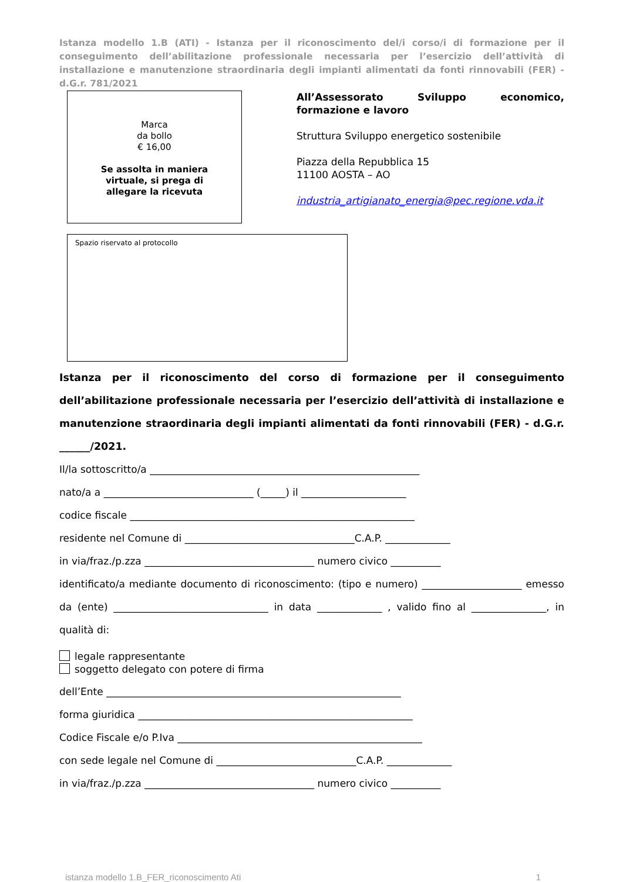Istanza modello 1.B (ATI) - Istanza per il riconoscimento del/i corso/i di formazione per il conseguimento dell’abilitazione professionale necessaria per l’esercizio dell’attività di installazione e manutenzione straordinaria degli impianti alimentati da fonti rinnovabili (FER) - d.G.r. 781/2021
Marca
da bollo
€ 16,00
Se assolta in maniera
virtuale, si prega di
allegare la ricevuta
All’Assessorato Sviluppo economico, formazione e lavoro
Struttura Sviluppo energetico sostenibile
Piazza della Repubblica 15
11100 AOSTA – AO
industria_artigianato_energia@pec.regione.vda.it
Spazio riservato al protocollo
Istanza per il riconoscimento del corso di formazione per il conseguimento dell’abilitazione professionale necessaria per l’esercizio dell’attività di installazione e manutenzione straordinaria degli impianti alimentati da fonti rinnovabili (FER) - d.G.r. ______/2021.
Il/la sottoscritto/a ______________________________________________________
nato/a a ______________________________ (_____) il _____________________
codice fiscale _________________________________________________________
residente nel Comune di __________________________________C.A.P. _____________
in via/fraz./p.zza __________________________________ numero civico __________
identificato/a mediante documento di riconoscimento: (tipo e numero) ____________________ emesso da (ente) _______________________________ in data _____________ , valido fino al _______________, in qualità di:
legale rappresentante
soggetto delegato con potere di firma
dell’Ente ___________________________________________________________
forma giuridica _______________________________________________________
Codice Fiscale e/o P.Iva _________________________________________________
con sede legale nel Comune di ____________________________C.A.P. _____________
in via/fraz./p.zza __________________________________ numero civico __________
istanza modello 1.B_FER_riconoscimento Ati 1